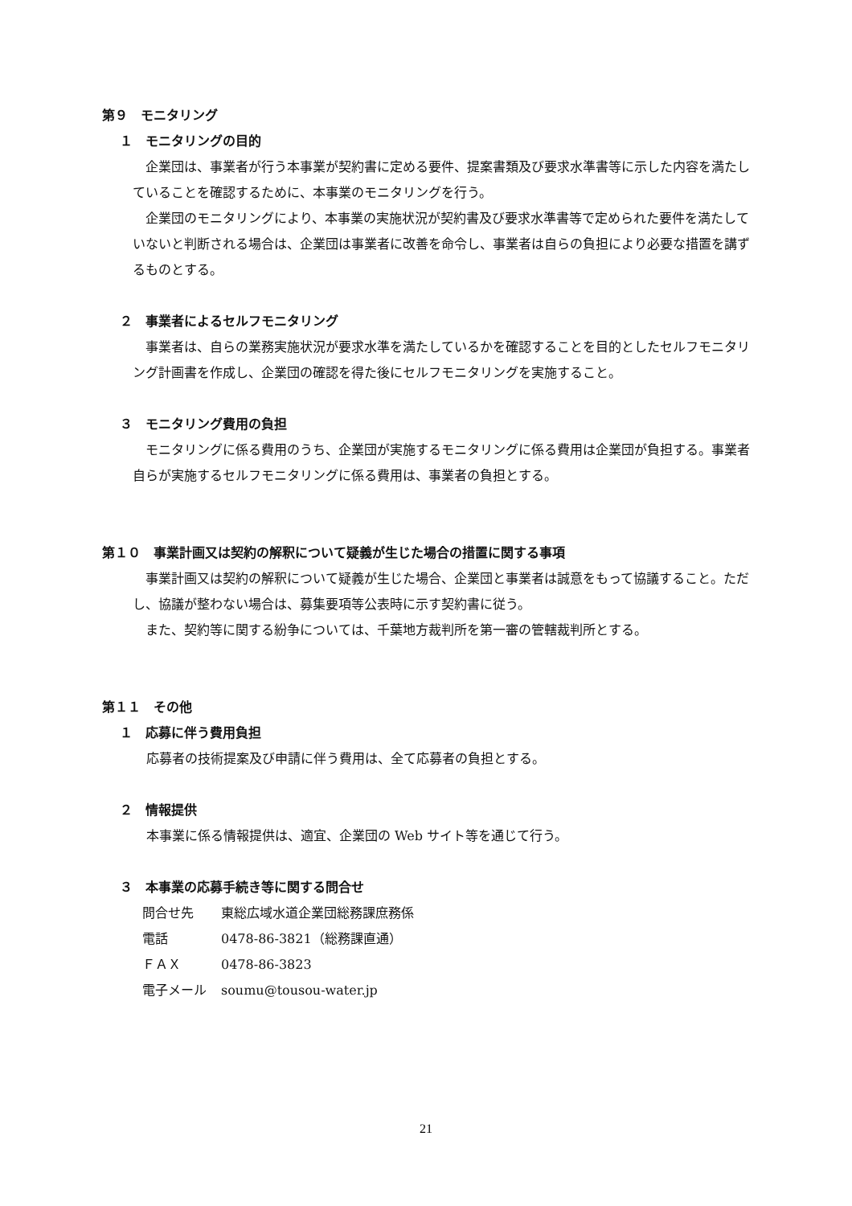第９　モニタリング
１　モニタリングの目的
企業団は、事業者が行う本事業が契約書に定める要件、提案書類及び要求水準書等に示した内容を満たしていることを確認するために、本事業のモニタリングを行う。
企業団のモニタリングにより、本事業の実施状況が契約書及び要求水準書等で定められた要件を満たしていないと判断される場合は、企業団は事業者に改善を命令し、事業者は自らの負担により必要な措置を講ずるものとする。
２　事業者によるセルフモニタリング
事業者は、自らの業務実施状況が要求水準を満たしているかを確認することを目的としたセルフモニタリング計画書を作成し、企業団の確認を得た後にセルフモニタリングを実施すること。
３　モニタリング費用の負担
モニタリングに係る費用のうち、企業団が実施するモニタリングに係る費用は企業団が負担する。事業者自らが実施するセルフモニタリングに係る費用は、事業者の負担とする。
第１０　事業計画又は契約の解釈について疑義が生じた場合の措置に関する事項
事業計画又は契約の解釈について疑義が生じた場合、企業団と事業者は誠意をもって協議すること。ただし、協議が整わない場合は、募集要項等公表時に示す契約書に従う。
また、契約等に関する紛争については、千葉地方裁判所を第一審の管轄裁判所とする。
第１１　その他
１　応募に伴う費用負担
応募者の技術提案及び申請に伴う費用は、全て応募者の負担とする。
２　情報提供
本事業に係る情報提供は、適宜、企業団の Web サイト等を通じて行う。
３　本事業の応募手続き等に関する問合せ
| 問合せ先 | 東総広域水道企業団総務課庶務係 |
| 電話 | 0478-86-3821（総務課直通） |
| ＦＡＸ | 0478-86-3823 |
| 電子メール | soumu@tousou-water.jp |
21